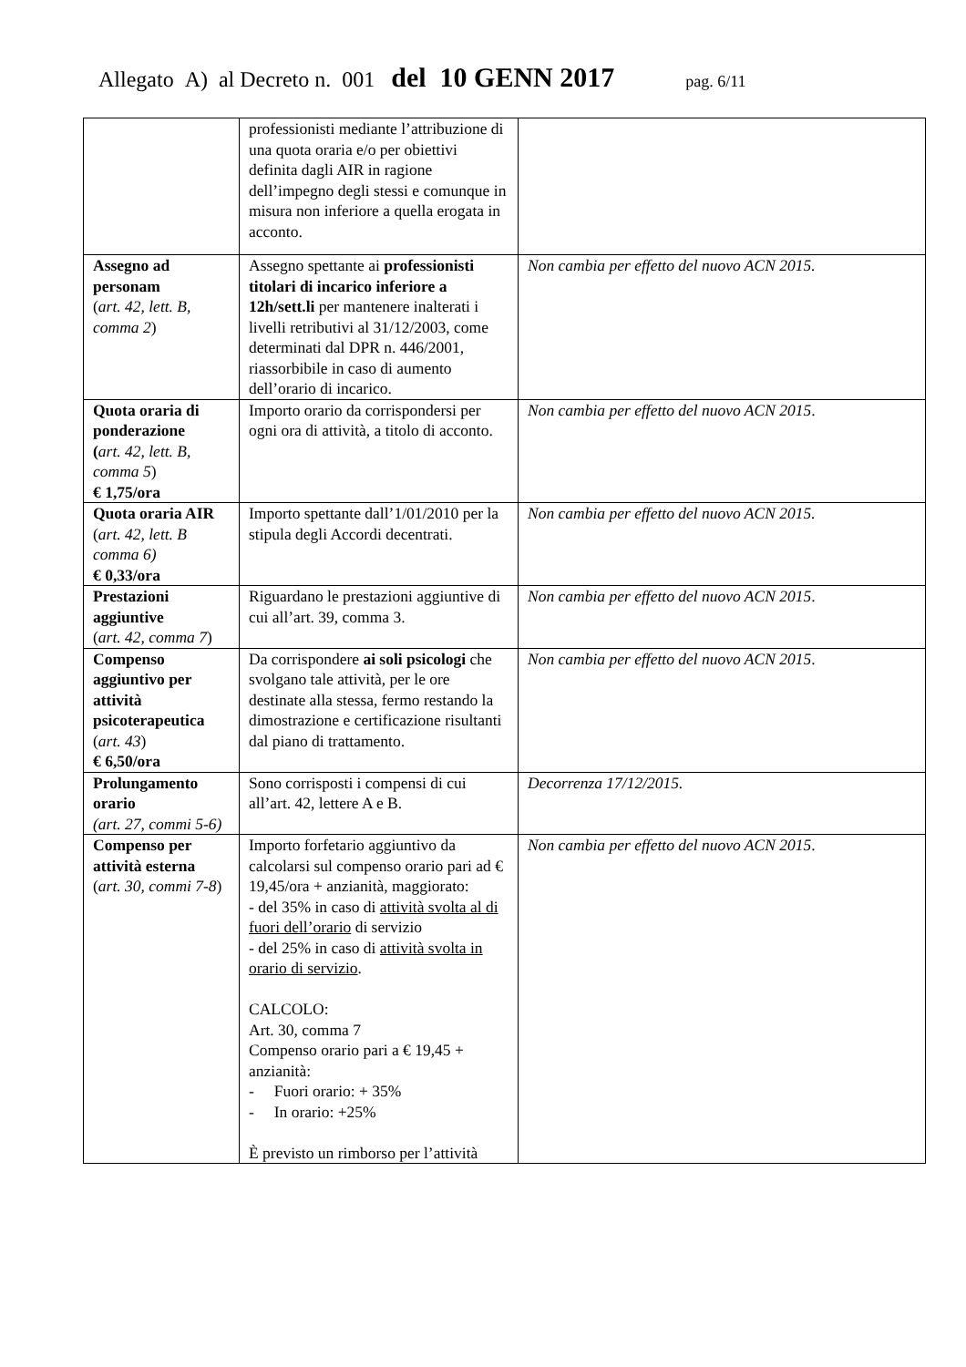Allegato A) al Decreto n. 001 del 10 GENN 2017 pag. 6/11
| | professionisti mediante l’attribuzione di una quota oraria e/o per obiettivi definita dagli AIR in ragione dell’impegno degli stessi e comunque in misura non inferiore a quella erogata in acconto. | |
| Assegno ad personam ( art. 42, lett. B, comma 2 ) | Assegno spettante ai professionisti titolari di incarico inferiore a 12h/sett.li per mantenere inalterati i livelli retributivi al 31/12/2003, come determinati dal DPR n. 446/2001, riassorbibile in caso di aumento dell’orario di incarico. | Non cambia per effetto del nuovo ACN 2015. |
| Quota oraria di ponderazione ( art. 42, lett. B, comma 5 ) € 1,75/ora | Importo orario da corrispondersi per ogni ora di attività, a titolo di acconto. | Non cambia per effetto del nuovo ACN 2015 . |
| Quota oraria AIR ( art. 42, lett. B comma 6) € 0,33/ora | Importo spettante dall’1/01/2010 per la stipula degli Accordi decentrati. | Non cambia per effetto del nuovo ACN 2015. |
| Prestazioni aggiuntive ( art. 42, comma 7 ) | Riguardano le prestazioni aggiuntive di cui all’art. 39, comma 3. | Non cambia per effetto del nuovo ACN 2015 . |
| Compenso aggiuntivo per attività psicoterapeutica ( art. 43 ) € 6,50/ora | Da corrispondere ai soli psicologi che svolgano tale attività, per le ore destinate alla stessa, fermo restando la dimostrazione e certificazione risultanti dal piano di trattamento. | Non cambia per effetto del nuovo ACN 2015 . |
| Prolungamento orario (art. 27, commi 5-6) | Sono corrisposti i compensi di cui all’art. 42, lettere A e B. | Decorrenza 17/12/2015. |
| Compenso per attività esterna ( art. 30, commi 7-8 ) | Importo forfetario aggiuntivo da calcolarsi sul compenso orario pari ad € 19,45/ora + anzianità, maggiorato: - del 35% in caso di attività svolta al di fuori dell’orario di servizio - del 25% in caso di attività svolta in orario di servizio . CALCOLO: Art. 30, comma 7 Compenso orario pari a € 19,45 + anzianità: - Fuori orario: + 35% - In orario: +25% È previsto un rimborso per l’attività | Non cambia per effetto del nuovo ACN 2015 . |